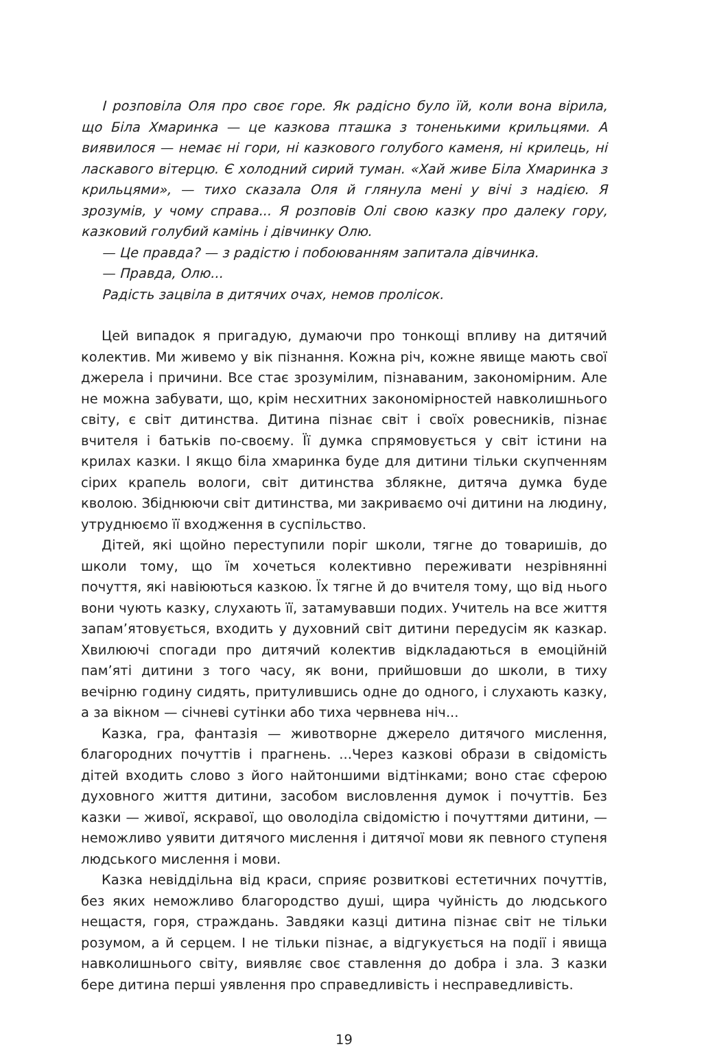І розповіла Оля про своє горе. Як радісно було їй, коли вона вірила, що Біла Хмаринка — це казкова пташка з тоненькими крильцями. А виявилося — немає ні гори, ні казкового голубого каменя, ні крилець, ні ласкавого вітерцю. Є холодний сирий туман. «Хай живе Біла Хмаринка з крильцями», — тихо сказала Оля й глянула мені у вічі з надією. Я зрозумів, у чому справа... Я розповів Олі свою казку про далеку гору, казковий голубий камінь і дівчинку Олю.
— Це правда? — з радістю і побоюванням запитала дівчинка.
— Правда, Олю...
Радість зацвіла в дитячих очах, немов пролісок.
Цей випадок я пригадую, думаючи про тонкощі впливу на дитячий колектив. Ми живемо у вік пізнання. Кожна річ, кожне явище мають свої джерела і причини. Все стає зрозумілим, пізнаваним, закономірним. Але не можна забувати, що, крім несхитних закономірностей навколишнього світу, є світ дитинства. Дитина пізнає світ і своїх ровесників, пізнає вчителя і батьків по-своєму. Її думка спрямовується у світ істини на крилах казки. І якщо біла хмаринка буде для дитини тільки скупченням сірих крапель вологи, світ дитинства зблякне, дитяча думка буде кволою. Збіднюючи світ дитинства, ми закриваємо очі дитини на людину, утруднюємо її входження в суспільство.
Дітей, які щойно переступили поріг школи, тягне до товаришів, до школи тому, що їм хочеться колективно переживати незрівнянні почуття, які навіюються казкою. Їх тягне й до вчителя тому, що від нього вони чують казку, слухають її, затамувавши подих. Учитель на все життя запам’ятовується, входить у духовний світ дитини передусім як казкар. Хвилюючі спогади про дитячий колектив відкладаються в емоційній пам’яті дитини з того часу, як вони, прийшовши до школи, в тиху вечірню годину сидять, притулившись одне до одного, і слухають казку, а за вікном — січневі сутінки або тиха червнева ніч...
Казка, гра, фантазія — животворне джерело дитячого мислення, благородних почуттів і прагнень. ...Через казкові образи в свідомість дітей входить слово з його найтоншими відтінками; воно стає сферою духовного життя дитини, засобом висловлення думок і почуттів. Без казки — живої, яскравої, що оволоділа свідомістю і почуттями дитини, — неможливо уявити дитячого мислення і дитячої мови як певного ступеня людського мислення і мови.
Казка невіддільна від краси, сприяє розвиткові естетичних почуттів, без яких неможливо благородство душі, щира чуйність до людського нещастя, горя, страждань. Завдяки казці дитина пізнає світ не тільки розумом, а й серцем. І не тільки пізнає, а відгукується на події і явища навколишнього світу, виявляє своє ставлення до добра і зла. З казки бере дитина перші уявлення про справедливість і несправедливість.
19